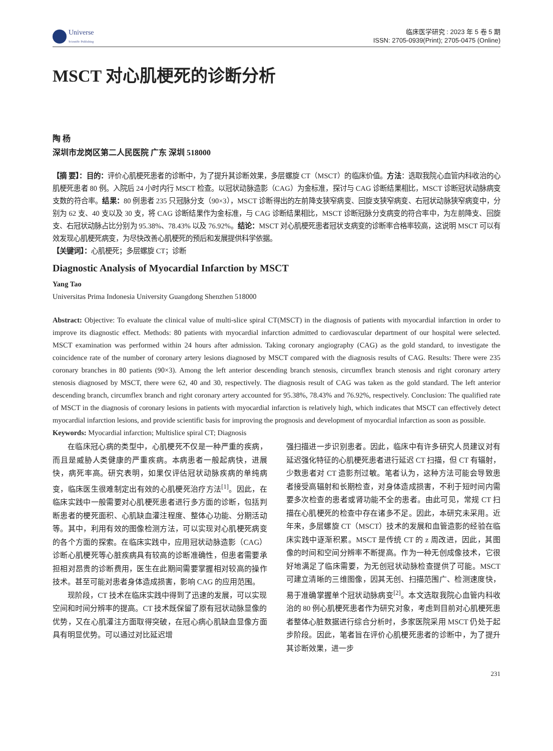Universe
Scientific Publishing
临床医学研究 : 2023 年 5 卷 5 期
ISSN: 2705-0939(Print); 2705-0475 (Online)
MSCT 对心肌梗死的诊断分析
陶 杨
深圳市龙岗区第二人民医院 广东 深圳 518000
【摘 要】：目的：评价心肌梗死患者的诊断中，为了提升其诊断效果，多层螺旋 CT（MSCT）的临床价值。方法：选取我院心血管内科收治的心肌梗死患者 80 例。入院后 24 小时内行 MSCT 检查。以冠状动脉造影（CAG）为金标准，探讨与 CAG 诊断结果相比，MSCT 诊断冠状动脉病变支数的符合率。结果：80 例患者 235 只冠脉分支（90×3），MSCT 诊断得出的左前降支狭窄病变、回旋支狭窄病变、右冠状动脉狭窄病变中，分别为 62 支、40 支以及 30 支，将 CAG 诊断结果作为金标准，与 CAG 诊断结果相比，MSCT 诊断冠脉分支病变的符合率中，为左前降支、回旋支、右冠状动脉占比分别为 95.38%、78.43% 以及 76.92%。结论：MSCT 对心肌梗死患者冠状支病变的诊断率合格率较高，这说明 MSCT 可以有效发现心肌梗死病变，为尽快改善心肌梗死的预后和发展提供科学依据。
【关键词】：心肌梗死；多层螺旋 CT；诊断
Diagnostic Analysis of Myocardial Infarction by MSCT
Yang Tao
Universitas Prima Indonesia University Guangdong Shenzhen 518000
Abstract: Objective: To evaluate the clinical value of multi-slice spiral CT(MSCT) in the diagnosis of patients with myocardial infarction in order to improve its diagnostic effect. Methods: 80 patients with myocardial infarction admitted to cardiovascular department of our hospital were selected. MSCT examination was performed within 24 hours after admission. Taking coronary angiography (CAG) as the gold standard, to investigate the coincidence rate of the number of coronary artery lesions diagnosed by MSCT compared with the diagnosis results of CAG. Results: There were 235 coronary branches in 80 patients (90×3). Among the left anterior descending branch stenosis, circumflex branch stenosis and right coronary artery stenosis diagnosed by MSCT, there were 62, 40 and 30, respectively. The diagnosis result of CAG was taken as the gold standard. The left anterior descending branch, circumflex branch and right coronary artery accounted for 95.38%, 78.43% and 76.92%, respectively. Conclusion: The qualified rate of MSCT in the diagnosis of coronary lesions in patients with myocardial infarction is relatively high, which indicates that MSCT can effectively detect myocardial infarction lesions, and provide scientific basis for improving the prognosis and development of myocardial infarction as soon as possible.
Keywords: Myocardial infarction; Multislice spiral CT; Diagnosis
在临床冠心病的类型中，心肌梗死不仅是一种严重的疾病，而且是威胁人类健康的严重疾病。本病患者一般起病快，进展快，病死率高。研究表明，如果仅评估冠状动脉疾病的单纯病变，临床医生很难制定出有效的心肌梗死治疗方法<sup>[1]</sup>。因此，在临床实践中一般需要对心肌梗死患者进行多方面的诊断，包括判断患者的梗死面积、心肌缺血灌注程度、整体心功能、分期活动等。其中，利用有效的图像检测方法，可以实现对心肌梗死病变的各个方面的探索。在临床实践中，应用冠状动脉造影（CAG）诊断心肌梗死等心脏疾病具有较高的诊断准确性，但患者需要承担相对昂贵的诊断费用，医生在此期间需要掌握相对较高的操作技术。甚至可能对患者身体造成损害，影响 CAG 的应用范围。
现阶段，CT 技术在临床实践中得到了迅速的发展，可以实现空间和时间分辨率的提高。CT 技术既保留了原有冠状动脉显像的优势，又在心肌灌注方面取得突破，在冠心病心肌缺血显像方面具有明显优势。可以通过对比延迟增
强扫描进一步识别患者。因此，临床中有许多研究人员建议对有延迟强化特征的心肌梗死患者进行延迟 CT 扫描，但 CT 有辐射，少数患者对 CT 造影剂过敏。笔者认为，这种方法可能会导致患者接受高辐射和长期检查，对身体造成损害，不利于短时间内需要多次检查的患者或肾功能不全的患者。由此可见，常规 CT 扫描在心肌梗死的检查中存在诸多不足。因此，本研究未采用。近年来，多层螺旋 CT（MSCT）技术的发展和血管造影的经验在临床实践中逐渐积累。MSCT 是传统 CT 的 z 周改进，因此，其图像的时间和空间分辨率不断提高。作为一种无创成像技术，它很好地满足了临床需要，为无创冠状动脉检查提供了可能。MSCT 可建立清晰的三维图像，因其无创、扫描范围广、检测速度快，易于准确掌握单个冠状动脉病变<sup>[2]</sup>。本文选取我院心血管内科收治的 80 例心肌梗死患者作为研究对象，考虑到目前对心肌梗死患者整体心脏数据进行综合分析时，多家医院采用 MSCT 仍处于起步阶段。因此，笔者旨在评价心肌梗死患者的诊断中，为了提升其诊断效果，进一步
231